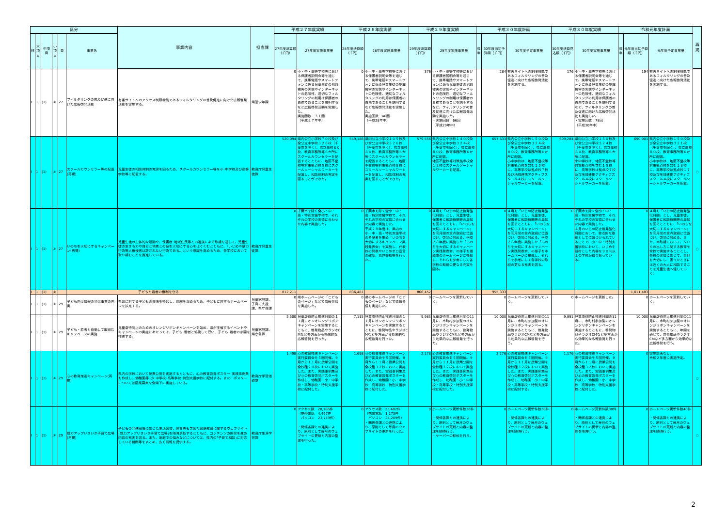| 区分 | | | | | | 事業内容 | 担当課 | 平成２７年度実績 | | 平成２８年度実績 | | 平成２９年度実績 | | 平成３０年度計画 | | | 平成３０年度実績 | | 令和元年度計画 | | | 再掲 |
| --- | --- | --- | --- | --- | --- | --- | --- | --- | --- | --- | --- | --- | --- | --- | --- | --- | --- | --- | --- | --- | --- | --- |
| 柱 | 大項目 | 中項目 | 小項目 | 頁 | 事業名 | | | 27年度決算額（千円） | 27年度実施事業量 | 28年度決算額（千円） | 28年度実施事業量 | 29年度決算額（千円） | 29年度実施事業量 | 県単 | 30年度当初予算額（千円） | 30年度予定事業量 | 30年度決算見込額（千円） | 30年度実施事業量 | 県単 | 元年度当初予算額（千円） | 元年度予定事業量 | |
| Ⅰ | 1 | (1) | ① | 27 | フィルタリングの普及促進に向けた広報啓発活動 | 有害サイトへのアクセス制限機能であるフィルタリングの普及促進に向けた広報啓発活動を実施する。 | 県警少年課 | 0 | 小・中・高等学校等における保護者説明会等を通じて、携帯電話やスマートフォンに係る児童生徒の犯罪被害の実態やインターネットの危険性、適切なフィルタリングの利用は保護者の責務であることを説明するなど広報啓発活動を実施した。 実施回数 ３１回 （平成２７年中） | 0 | 小・中・高等学校等における保護者説明会等を通じて、携帯電話やスマートフォンに係る児童生徒の犯罪被害の実態やインターネットの危険性、適切なフィルタリングの利用は保護者の責務であることを説明するなど広報啓発活動を実施した。 実施回数 46回 （平成28年中） | 376 | 小・中・高等学校等における保護者説明会等を通じて、携帯電話やスマートフォンに係る児童生徒の犯罪被害の実態やインターネットの危険性、適切なフィルタリングの利用は保護者の責務であることを説明するなど、フィルタリングの普及促進に向けた広報啓発活動を実施した。 ・実施回数 66回 （平成29年中） | | 284 | 有害サイトへの制限機能であるフィルタリングの普及促進に向けた広報啓発活動を実施する。 | 176 | 小・中・高等学校等における保護者説明会等を通じて、携帯電話やスマートフォンに係る児童生徒の犯罪被害の実態やインターネットの危険性、適切なフィルタリングの利用は保護者の責務であることを説明するなど、フィルタリングの普及促進に向けた広報啓発活動を実施した。 ・実施回数 78回 （平成30年中） | | 194 | 有害サイトへの制限機能であるフィルタリングの普及促進に向けた広報啓発活動を実施する。 | |
| Ⅰ | 1 | (1) | ① | 27 | スクールカウンセラー等の配置(再掲) | 児童生徒の相談体制の充実を図るため、スクールカウンセラー等を小･中学校及び高等学校等に配置する。 | 教育庁児童生徒課 | 520,094 | 県内公立小学校７０校及び全公立中学校３２６校（千葉市を除く）、県立高校８０校、教育事務所等６か所にスクールカウンセラーを配置するとともに、地区不登校等対策拠点校５校にスクールソーシャルワーカーを配置し、相談体制の充実を図ることができた。 | 549,186 | 県内公立小学校１０５校及び全公立中学校３２６校（千葉市を除く）、県立高校８０校、教育事務所等６か所にスクールカウンセラーを配置するとともに、地区不登校等対策拠点校８校にスクールソーシャルワーカーを配置し、相談体制の充実を図ることができた。 | 579,556 | 県内公立小学校１４０校及び全公立中学校３２４校（千葉市を除く）、県立高校８０校、教育事務所等６か所に配置。 地区不登校等対策拠点校全１２校にスクールソーシャルワーカーを配置。 | | 657,633 | 県内公立小学校１５０校及び全公立中学校３２４校（千葉市を除く）、県立高校８０校、教育事務所等６か所に配置。 小中学校は、地区不登校等対策拠点校を含む１５校に、高等学校は拠点校７校及び地域連携アクティブスクール４校にスクールソーシャルワーカーを配置。 | 609,284 | 県内公立小学校１５０校及び全公立中学校３２４校（千葉市を除く）、県立高校８０校、教育事務所等６か所に配置。 小中学校は、地区不登校等対策拠点校を含む１５校に、高等学校は拠点校７校及び地域連携アクティブスクール４校にスクールソーシャルワーカーを配置。 | | 690,901 | 県内公立小学校１５０校及び全公立中学校３２１校（千葉市を除く）、県立高校８０校、教育事務所等６か所に配置。 小中学校は、地区不登校等対策拠点校を含む１８校に、高等学校は拠点校１７校及び地域連携アクティブスクール４校にスクールソーシャルワーカーを配置。 | ○ |
| Ⅰ | 1 | (1) | ① | 27 | いのちを大切にするキャンペーン(再掲) | 児童生徒の主体的な活動や、保護者･地域住民等との連携による取組を通して、児童生徒の生きる力や自分と他者との命を大切にする心をはぐくむとともに、｢いじめや暴力行為等人権侵害は許されない行為である。｣という意識を高めるため、各学校において取り組むことを推進している。 | 教育庁児童生徒課 | 0 | 千葉市を除く全小・中・高・特別支援学校で、それぞれの学校の実情に合わせた内容で実施した。 | 0 | 千葉市を除く全小・中・高・特別支援学校で、それぞれの学校の実情に合わせた内容で実施した。 平成２８年度は、県内の小・中・高・特別支援学校の希望者を集め「いのちを大切にするキャンペーン実践発表会」を実施し、代表校の発表やいじめゼロ宣言の確認、意見交換等を行った。 | 0 | ４月を「いじめ防止啓発強化月間」とし、児童生徒、保護者に相談機関等の周知を図るとともに、「いのちを大切にするキャンペーン」を同月間の重点取組に位置づけ、啓発に努める。平成２８年度に実施した「いのちを大切にするキャンペーン実践発表会」の様子を指導課のホームページに掲載し、それらを参考にして各学校の取組の更なる充実を図る。 | | 0 | ４月を「いじめ防止啓発強化月間」とし、児童生徒、保護者に相談機関等の周知を図るとともに、「いのちを大切にするキャンペーン」を同月間の重点取組に位置づけ、啓発に努める。平成２８年度に実施した「いのちを大切にするキャンペーン実践発表会」の様子をホームページに掲載し、それらを参考にして各学校の取組の更なる充実を図る。 | 0 | 千葉市を除く全小・中・高・特別支援学校で、それぞれの学校の実情に合わせた内容で実施した。 ４月のいじめ防止啓発強化月間において、重点的な取組として位置づけられていることで、小・中・特別支援学校において、いじめを題材とした内容を９０％以上の学校が取り扱っている。 | | 0 | ４月を「いじめ防止啓発強化月間」とし、児童生徒、保護者に相談機関等の周知を図るとともに、「いのちを大切にするキャンペーン」を同月間の重点取組に位置づけ、啓発に努める。また、本取組において、ＳＯＳの出し方に関する教育を全校で実施することとし、各校の実情に応じて、自他を大切にし、困ったときには近くの大人に相談することを児童生徒へ促していく。 | ○ |
| Ⅰ | 1 | (1) | ① | | 子どもと若者の権利を守る | | | 812,211 | | 836,487 | | 866,452 | | | 955,333 | | | | | 1,011,483 | | － |
| Ⅰ | 1 | (1) | ② | 29 | 子ども向け情報の発信事業の充実 | 県政に対する子どもの興味を喚起し、理解を深めるため、子どもに対するホームページを拡充する。 | 児童家庭課、子育て支援課、県庁各課 | 0 | 県ホームページの「こどものページ」などで情報発信を実施した。 | 0 | 県のホームページの「こどものページ」などで情報発信を実施した。 | 0 | ホームページを更新していく。 | | 0 | ホームページを更新していく。 | 0 | ホームページを更新した。 | | 0 | ホームページを更新していく。 | |
| Ⅰ | 1 | (1) | ② | 29 | 子ども・若者と協働して取組むキャンペーンの実施 | 児童虐待防止のためのオレンジリボンキャンペーンを始め、県が主催するイベントやキャンペーンの実施にあたっては、子ども･若者と協働して行い、子ども･若者の参画を推進する。 | 児童家庭課、県庁各課 | 5,500 | 児童虐待防止推進月間の１１月にオンオレンジリボンキャンペーンを実施するとともに、啓発物品やラジオCMなど多方面から効果的な広報啓発を行った。 | 7,115 | 児童虐待防止推進月間の１１月にオンオレンジリボンキャンペーンを実施するとともに、啓発物品やラジオCMなど多方面から効果的な広報啓発を行った。 | 9,983 | 児童虐待防止推進月間の11月に、市町村参加型のオレンジリボンキャンペーンを実施するとともに、啓発物品やラジオCMなど多方面から効果的な広報啓発を行った。 | | 10,000 | 児童虐待防止推進月間の11月に、市町村参加型のオレンジリボンキャンペーンを実施するとともに、啓発物品やラジオCMなど多方面から効果的な広報啓発を行う。 | 9,991 | 児童虐待防止推進月間の11月に、市町村参加型のオレンジリボンキャンペーンを実施するとともに、啓発物品やラジオCMなど多方面から効果的な広報啓発を行った。 | | 10,000 | 児童虐待防止推進月間の11月に、市町村参加型のオレンジリボンキャンペーンを実施するとともに、年間を通じて、啓発物品やラジオCMなど多方面から効果的な広報啓発を行う。 | |
| Ⅰ | 1 | (1) | ② | 29 | 心の教育推進キャンペーン(再掲) | 県内の学校において授業公開を実施するとともに、心の教育啓発ポスター･実践事例集を作成し、幼稚園等･小･中学校･高等学校･特別支援学校に配付する。また、ポスターについては図案募集を全県下に実施している。 | 教育庁学習指導課 | 1,498 | 心の教育推進キャンペーン実行委員会を５回開催。９月から１１月に授業公開を全校種２０校において実施した。また、実践事例集及び心の教育啓発ポスターを作成し、幼稚園・小・中学校・高等学校・特別支援学校に配付した。 | 1,698 | 心の教育推進キャンペーン実行委員会を５回開催。９月から１１月に授業公開を全校種３２校において実施した。また、実践事例集及び心の教育啓発ポスターを作成し、幼稚園・小・中学校・高等学校・特別支援学校に配付した。 | 2,178 | 心の教育推進キャンペーン実行委員会を５回開催。９月から１１月に授業公開を全校種３２校において実施した。また、実践事例集及び心の教育啓発ポスターを作成し、幼稚園・小・中学校・高等学校・特別支援学校に配付した。 | | 2,276 | 心の教育推進キャンペーン実行委員会を５回開催。９月から１１月に授業公開を全校種３２校において実施した。また、実践事例集及び心の教育啓発ポスターを作成し、幼稚園・小・中学校・高等学校・特別支援学校に配付する。 | 1,176 | 心の教育推進キャンペーン実行委員会を５回開催。９月から１１月に授業公開を全校種３２校において実施した。また、実践事例集及び心の教育啓発ポスターを作成し、幼稚園・小・中学校・高等学校・特別支援学校に配付した。 | | 0 | 実施計画なし。 令和２年度に実施予定。 | ○ |
| Ⅰ | 1 | (1) | ② | 29 | 親力アップいきいき子育て広場(再掲) | 子どもの発達段階に応じた生活習慣、食育等も含めた家庭教育に関するウェブサイト｢親力アップいきいき子育て広場｣を随時更新するとともに、コンテンツの開発を進め内容の充実を図る。また、家庭での悩みなどについては、県内の｢子育て相談｣に対応している機関等をまとめ、広く情報を提供する。 | 教育庁生涯学習課 | 0 | アクセス数 28,186件 （携帯電話 4,467件 パソコン 23,719件） ・関係各課との連携により、原則として毎月のウェブサイトの更新と内容の整理を行った。 | 0 | アクセス数 25,482件 （携帯電話 1,273件 パソコン 24,209件） ・関係各課との連携により、原則として毎月のウェブサイトの更新を行った。 | 0 | ホームページ更新件数36件 ・関係各課との連携により、原則として毎月のウェブサイトの更新と内容の整理を随時行う。 ・サーバーの移転を行う。 | | 0 | ホームページ更新件数38件 ・関係各課との連携により、原則として毎月のウェブサイトの更新と内容の整理を随時行う。 | 0 | ホームページ更新件数38件 ・関係各課との連携により、原則として毎月のウェブサイトの更新と内容の整理を随時行う。 | | 0 | ホームページ更新件数40件 ・関係各課との連携により、原則として毎月のウェブサイトの更新と内容の整理を随時行う。 | ○ |
2